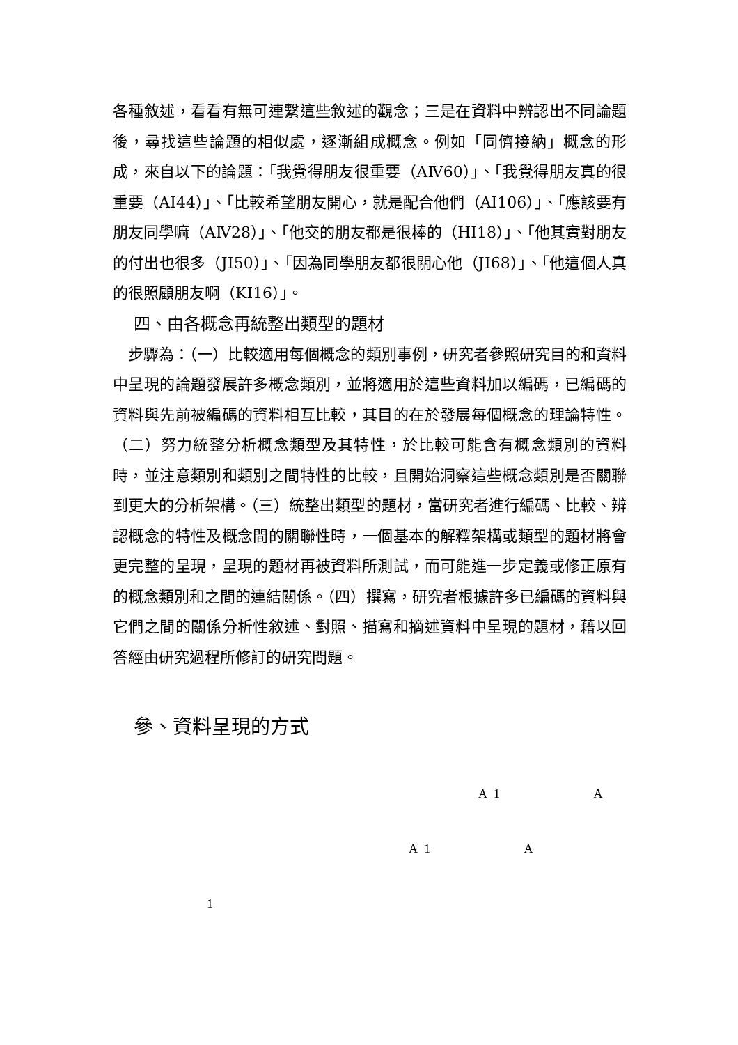各種敘述，看看有無可連繫這些敘述的觀念；三是在資料中辨認出不同論題後，尋找這些論題的相似處，逐漸組成概念。例如「同儕接納」概念的形成，來自以下的論題：「我覺得朋友很重要（AⅣ60）」、「我覺得朋友真的很重要（AⅠ44）」、「比較希望朋友開心，就是配合他們（AⅠ106）」、「應該要有朋友同學嘛（AⅣ28）」、「他交的朋友都是很棒的（HⅠ18）」、「他其實對朋友的付出也很多（JⅠ50）」、「因為同學朋友都很關心他（JⅠ68）」、「他這個人真的很照顧朋友啊（KⅠ16）」。
四、由各概念再統整出類型的題材
 步驟為：（一）比較適用每個概念的類別事例，研究者參照研究目的和資料中呈現的論題發展許多概念類別，並將適用於這些資料加以編碼，已編碼的資料與先前被編碼的資料相互比較，其目的在於發展每個概念的理論特性。（二）努力統整分析概念類型及其特性，於比較可能含有概念類別的資料時，並注意類別和類別之間特性的比較，且開始洞察這些概念類別是否關聯到更大的分析架構。（三）統整出類型的題材，當研究者進行編碼、比較、辨認概念的特性及概念間的關聯性時，一個基本的解釋架構或類型的題材將會更完整的呈現，呈現的題材再被資料所測試，而可能進一步定義或修正原有的概念類別和之間的連結關係。（四）撰寫，研究者根據許多已編碼的資料與它們之間的關係分析性敘述、對照、描寫和摘述資料中呈現的題材，藉以回答經由研究過程所修訂的研究問題。
參、資料呈現的方式
A 1 A
A 1 A
1